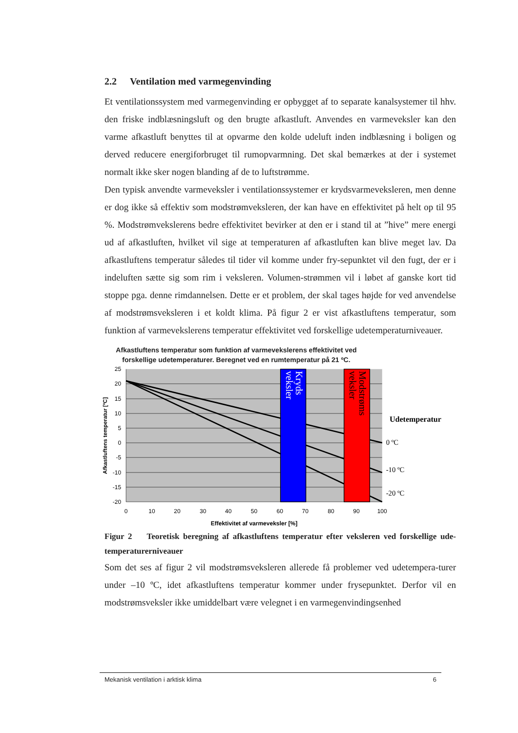2.2 Ventilation med varmegenvinding
Et ventilationssystem med varmegenvinding er opbygget af to separate kanalsystemer til hhv. den friske indblæsningsluft og den brugte afkastluft. Anvendes en varmeveksler kan den varme afkastluft benyttes til at opvarme den kolde udeluft inden indblæsning i boligen og derved reducere energiforbruget til rumopvarmning. Det skal bemærkes at der i systemet normalt ikke sker nogen blanding af de to luftstrømme.
Den typisk anvendte varmeveksler i ventilationssystemer er krydsvarmeveksleren, men denne er dog ikke så effektiv som modstrømveksleren, der kan have en effektivitet på helt op til 95 %. Modstrømvekslerens bedre effektivitet bevirker at den er i stand til at ”hive” mere energi ud af afkastluften, hvilket vil sige at temperaturen af afkastluften kan blive meget lav. Da afkastluftens temperatur således til tider vil komme under fry-sepunktet vil den fugt, der er i indeluften sætte sig som rim i veksleren. Volumen-strømmen vil i løbet af ganske kort tid stoppe pga. denne rimdannelsen. Dette er et problem, der skal tages højde for ved anvendelse af modstrømsveksleren i et koldt klima. På figur 2 er vist afkastluftens temperatur, som funktion af varmevekslerens temperatur effektivitet ved forskellige udetemperaturniveauer.
Afkastluftens temperatur som funktion af varmevekslerens effektivitet ved forskellige udetemperaturer. Beregnet ved en rumtemperatur på 21 ºC.
Kryds
veksler
Modstrøms
veksler
Udetemperatur
0 ºC
-10 ºC
-20 ºC
25
20
15
10
5
0
-5
-10
-15
-20
0
10
20
30
40
50
60
70
80
90
100
Effektivitet af varmeveksler [%]
Afkastluftens temperatur [ºC]
Figur 2 Teoretisk beregning af afkastluftens temperatur efter veksleren ved forskellige ude-temperaturerniveauer
Som det ses af figur 2 vil modstrømsveksleren allerede få problemer ved udetempera-turer under –10 ºC, idet afkastluftens temperatur kommer under frysepunktet. Derfor vil en modstrømsveksler ikke umiddelbart være velegnet i en varmegenvindingsenhed
Mekanisk ventilation i arktisk klima 6